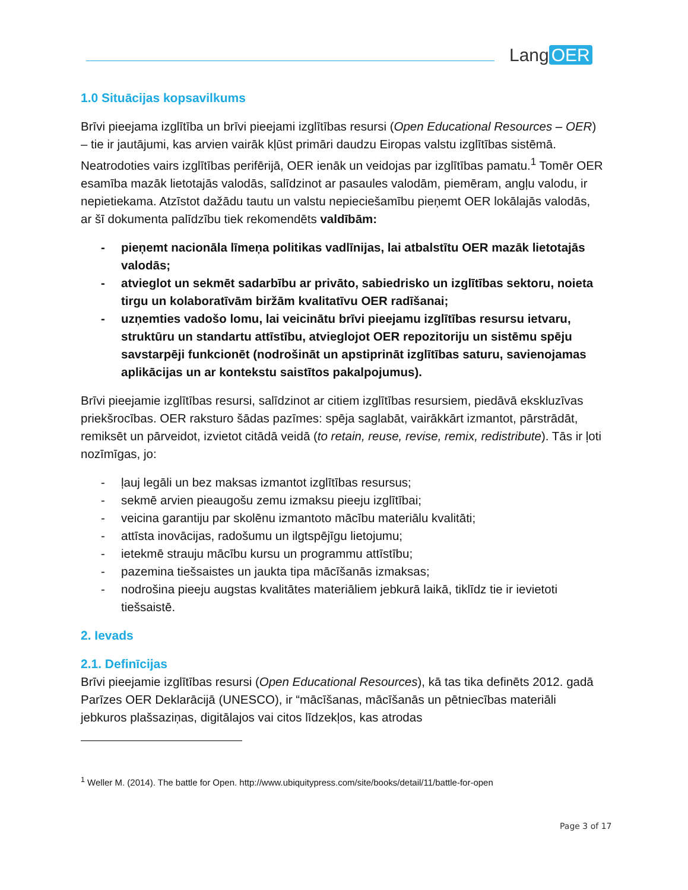Lang OER
1.0 Situācijas kopsavilkums
Brīvi pieejama izglītība un brīvi pieejami izglītības resursi (Open Educational Resources – OER) – tie ir jautājumi, kas arvien vairāk kļūst primāri daudzu Eiropas valstu izglītības sistēmā. Neatrodoties vairs izglītības perifērijā, OER ienāk un veidojas par izglītības pamatu.<sup>1</sup> Tomēr OER esamība mazāk lietotajās valodās, salīdzinot ar pasaules valodām, piemēram, angļu valodu, ir nepietiekama. Atzīstot dažādu tautu un valstu nepieciešamību pieņemt OER lokālajās valodās, ar šī dokumenta palīdzību tiek rekomendēts valdībām:
- pieņemt nacionāla līmeņa politikas vadlīnijas, lai atbalstītu OER mazāk lietotajās valodās;
- atvieglot un sekmēt sadarbību ar privāto, sabiedrisko un izglītības sektoru, noieta tirgu un kolaboratīvām biržām kvalitatīvu OER radīšanai;
- uzņemties vadošo lomu, lai veicinātu brīvi pieejamu izglītības resursu ietvaru, struktūru un standartu attīstību, atvieglojot OER repozitoriju un sistēmu spēju savstarpēji funkcionēt (nodrošināt un apstiprināt izglītības saturu, savienojamas aplikācijas un ar kontekstu saistītos pakalpojumus).
Brīvi pieejamie izglītības resursi, salīdzinot ar citiem izglītības resursiem, piedāvā ekskluzīvas priekšrocības. OER raksturo šādas pazīmes: spēja saglabāt, vairākkārt izmantot, pārstrādāt, remiksēt un pārveidot, izvietot citādā veidā (to retain, reuse, revise, remix, redistribute). Tās ir ļoti nozīmīgas, jo:
- ļauj legāli un bez maksas izmantot izglītības resursus;
- sekmē arvien pieaugošu zemu izmaksu pieeju izglītībai;
- veicina garantiju par skolēnu izmantoto mācību materiālu kvalitāti;
- attīsta inovācijas, radošumu un ilgtspējīgu lietojumu;
- ietekmē strauju mācību kursu un programmu attīstību;
- pazemina tiešsaistes un jaukta tipa mācīšanās izmaksas;
- nodrošina pieeju augstas kvalitātes materiāliem jebkurā laikā, tiklīdz tie ir ievietoti tiešsaistē.
2. Ievads
2.1. Definīcijas
Brīvi pieejamie izglītības resursi (Open Educational Resources), kā tas tika definēts 2012. gadā Parīzes OER Deklarācijā (UNESCO), ir “mācīšanas, mācīšanās un pētniecības materiāli jebkuros plašsaziņas, digitālajos vai citos līdzekļos, kas atrodas
<sup>1</sup> Weller M. (2014). The battle for Open. http://www.ubiquitypress.com/site/books/detail/11/battle-for-open
Page 3 of 17